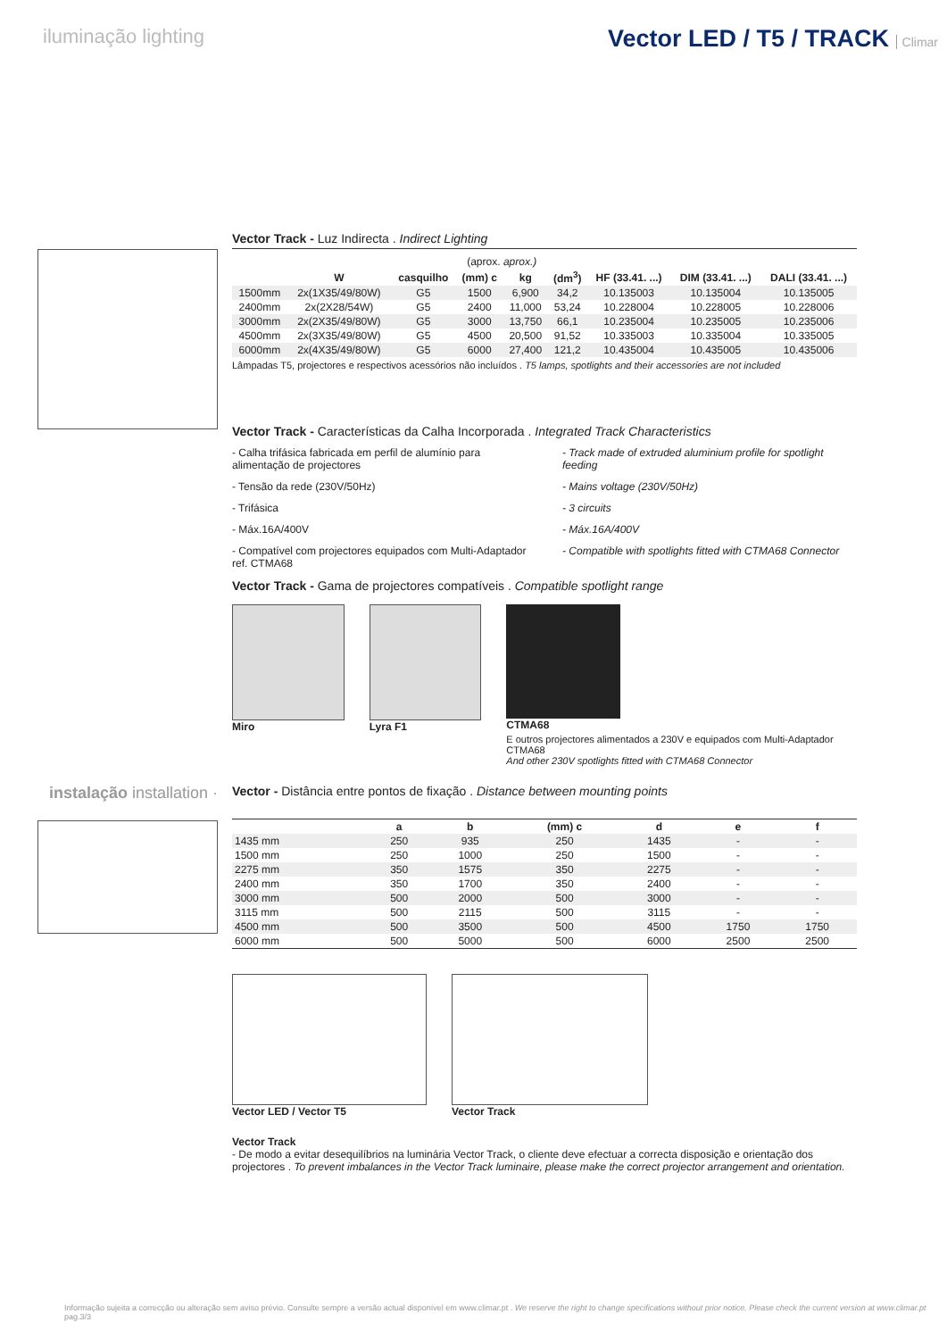iluminação lighting
Vector LED / T5 / TRACK Climar
Vector Track - Luz Indirecta . Indirect Lighting
| | | | (aprox. aprox.) | | | | | |
| --- | --- | --- | --- | --- | --- | --- | --- | --- |
| | W | casquilho | (mm) c | kg | (dm<sup>3</sup>) | HF (33.41. ...) | DIM (33.41. ...) | DALI (33.41. ...) |
| 1500mm | 2x(1X35/49/80W) | G5 | 1500 | 6,900 | 34,2 | 10.135003 | 10.135004 | 10.135005 |
| 2400mm | 2x(2X28/54W) | G5 | 2400 | 11,000 | 53,24 | 10.228004 | 10.228005 | 10.228006 |
| 3000mm | 2x(2X35/49/80W) | G5 | 3000 | 13,750 | 66,1 | 10.235004 | 10.235005 | 10.235006 |
| 4500mm | 2x(3X35/49/80W) | G5 | 4500 | 20,500 | 91,52 | 10.335003 | 10.335004 | 10.335005 |
| 6000mm | 2x(4X35/49/80W) | G5 | 6000 | 27,400 | 121,2 | 10.435004 | 10.435005 | 10.435006 |
Lâmpadas T5, projectores e respectivos acessórios não incluídos . T5 lamps, spotlights and their accessories are not included
Vector Track - Características da Calha Incorporada . Integrated Track Characteristics
- Calha trifásica fabricada em perfil de alumínio para alimentação de projectores
- Tensão da rede (230V/50Hz)
- Trifásica
- Máx.16A/400V
- Compatível com projectores equipados com Multi-Adaptador ref. CTMA68
- Track made of extruded aluminium profile for spotlight feeding
- Mains voltage (230V/50Hz)
- 3 circuits
- Máx.16A/400V
- Compatible with spotlights fitted with CTMA68 Connector
Vector Track - Gama de projectores compatíveis . Compatible spotlight range
Miro Lyra F1 CTMA68
E outros projectores alimentados a 230V e equipados com Multi-Adaptador CTMA68
And other 230V spotlights fitted with CTMA68 Connector
instalação installation ·
Vector - Distância entre pontos de fixação . Distance between mounting points
| | a | b | (mm) c | d | e | f |
| --- | --- | --- | --- | --- | --- | --- |
| 1435 mm | 250 | 935 | 250 | 1435 | - | - |
| 1500 mm | 250 | 1000 | 250 | 1500 | - | - |
| 2275 mm | 350 | 1575 | 350 | 2275 | - | - |
| 2400 mm | 350 | 1700 | 350 | 2400 | - | - |
| 3000 mm | 500 | 2000 | 500 | 3000 | - | - |
| 3115 mm | 500 | 2115 | 500 | 3115 | - | - |
| 4500 mm | 500 | 3500 | 500 | 4500 | 1750 | 1750 |
| 6000 mm | 500 | 5000 | 500 | 6000 | 2500 | 2500 |
Vector LED / Vector T5 Vector Track
Vector Track
- De modo a evitar desequilíbrios na luminária Vector Track, o cliente deve efectuar a correcta disposição e orientação dos projectores . To prevent imbalances in the Vector Track luminaire, please make the correct projector arrangement and orientation.
Informação sujeita a correcção ou alteração sem aviso prévio. Consulte sempre a versão actual disponível em www.climar.pt . We reserve the right to change specifications without prior notice. Please check the current version at www.climar.pt pag.3/3